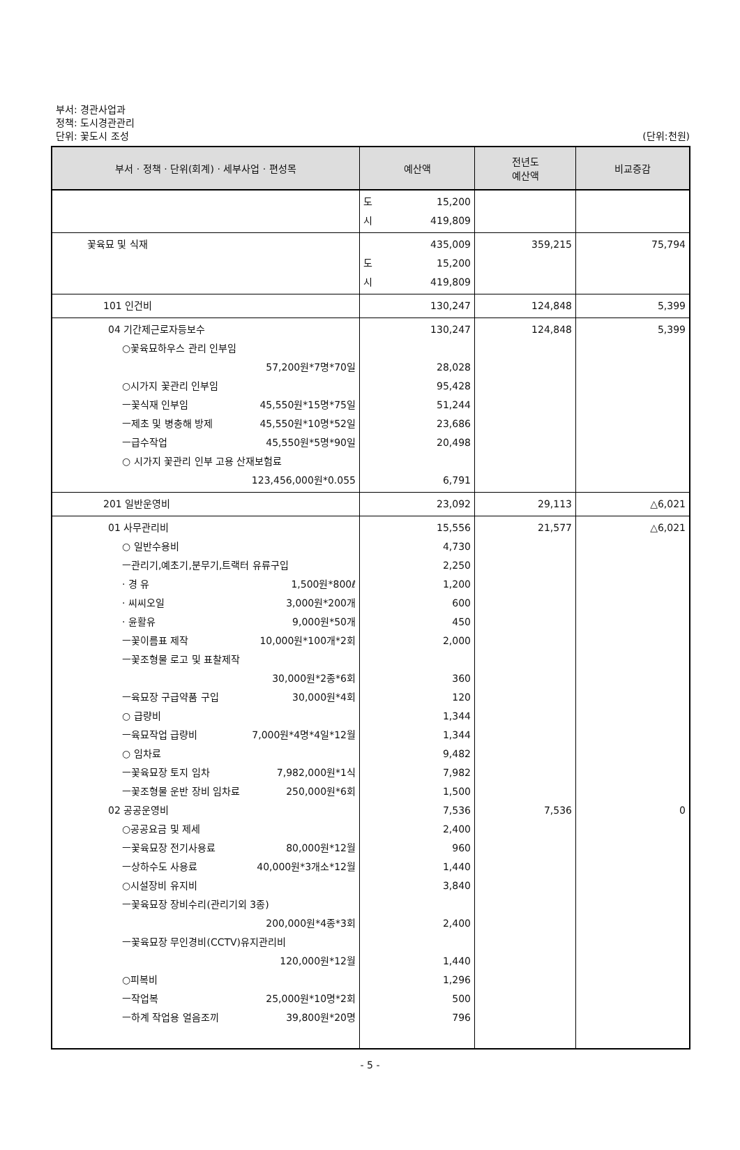부서: 경관사업과
정책: 도시경관관리
단위: 꽃도시 조성
(단위:천원)
| 부서 · 정책 · 단위(회계) · 세부사업 · 편성목 | 예산액 | 전년도 예산액 | 비교증감 |
| --- | --- | --- | --- |
| | 도 15,200 시 419,809 | | |
| 꽃육묘 및 식재 | 435,009 도 15,200 시 419,809 | 359,215 | 75,794 |
| 101 인건비 | 130,247 | 124,848 | 5,399 |
| 04 기간제근로자등보수 ○꽃육묘하우스 관리 인부임 57,200원*7명*70일 ○시가지 꽃관리 인부임 ㅡ꽃식재 인부임 45,550원*15명*75일 ㅡ제초 및 병충해 방제 45,550원*10명*52일 ㅡ급수작업 45,550원*5명*90일 ○ 시가지 꽃관리 인부 고용 산재보험료 123,456,000원*0.055 | 130,247 28,028 95,428 51,244 23,686 20,498 6,791 | 124,848 | 5,399 |
| 201 일반운영비 | 23,092 | 29,113 | △6,021 |
| 01 사무관리비 ○ 일반수용비 ㅡ관리기,예초기,분무기,트랙터 유류구입 · 경 유 1,500원*800ℓ · 씨씨오일 3,000원*200개 · 윤활유 9,000원*50개 ㅡ꽃이름표 제작 10,000원*100개*2회 ㅡ꽃조형물 로고 및 표찰제작 30,000원*2종*6회 ㅡ육묘장 구급약품 구입 30,000원*4회 ○ 급량비 ㅡ육묘작업 급량비 7,000원*4명*4일*12월 ○ 임차료 ㅡ꽃육묘장 토지 임차 7,982,000원*1식 ㅡ꽃조형물 운반 장비 임차료 250,000원*6회 02 공공운영비 ○공공요금 및 제세 ㅡ꽃육묘장 전기사용료 80,000원*12월 ㅡ상하수도 사용료 40,000원*3개소*12월 ○시설장비 유지비 ㅡ꽃육묘장 장비수리(관리기외 3종) 200,000원*4종*3회 ㅡ꽃육묘장 무인경비(CCTV)유지관리비 120,000원*12월 ○피복비 ㅡ작업복 25,000원*10명*2회 ㅡ하계 작업용 얼음조끼 39,800원*20명 | 15,556 4,730 2,250 1,200 600 450 2,000 360 120 1,344 1,344 9,482 7,982 1,500 7,536 2,400 960 1,440 3,840 2,400 1,440 1,296 500 796 | 21,577 7,536 | △6,021 0 |
- 5 -